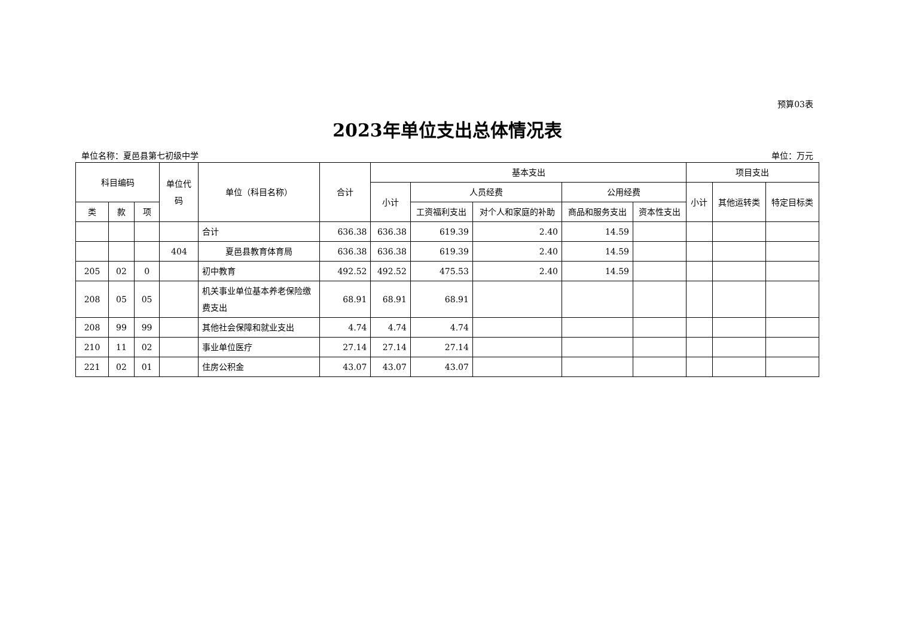预算03表
2023年单位支出总体情况表
单位名称：夏邑县第七初级中学 单位：万元
| 科目编码 | | | 单位代码 | 单位（科目名称） | 合计 | 基本支出 | | | | | 项目支出 | | |
| --- | --- | --- | --- | --- | --- | --- | --- | --- | --- | --- | --- | --- | --- |
| | | | | | | 小计 | 人员经费 | | 公用经费 | | 小计 | 其他运转类 | 特定目标类 |
| 类 | 款 | 项 | | | | | 工资福利支出 | 对个人和家庭的补助 | 商品和服务支出 | 资本性支出 | | | |
| | | | | 合计 | 636.38 | 636.38 | 619.39 | 2.40 | 14.59 | | | | |
| | | | 404 | 夏邑县教育体育局 | 636.38 | 636.38 | 619.39 | 2.40 | 14.59 | | | | |
| 205 | 02 | 0 | | 初中教育 | 492.52 | 492.52 | 475.53 | 2.40 | 14.59 | | | | |
| 208 | 05 | 05 | | 机关事业单位基本养老保险缴费支出 | 68.91 | 68.91 | 68.91 | | | | | | |
| 208 | 99 | 99 | | 其他社会保障和就业支出 | 4.74 | 4.74 | 4.74 | | | | | | |
| 210 | 11 | 02 | | 事业单位医疗 | 27.14 | 27.14 | 27.14 | | | | | | |
| 221 | 02 | 01 | | 住房公积金 | 43.07 | 43.07 | 43.07 | | | | | | |